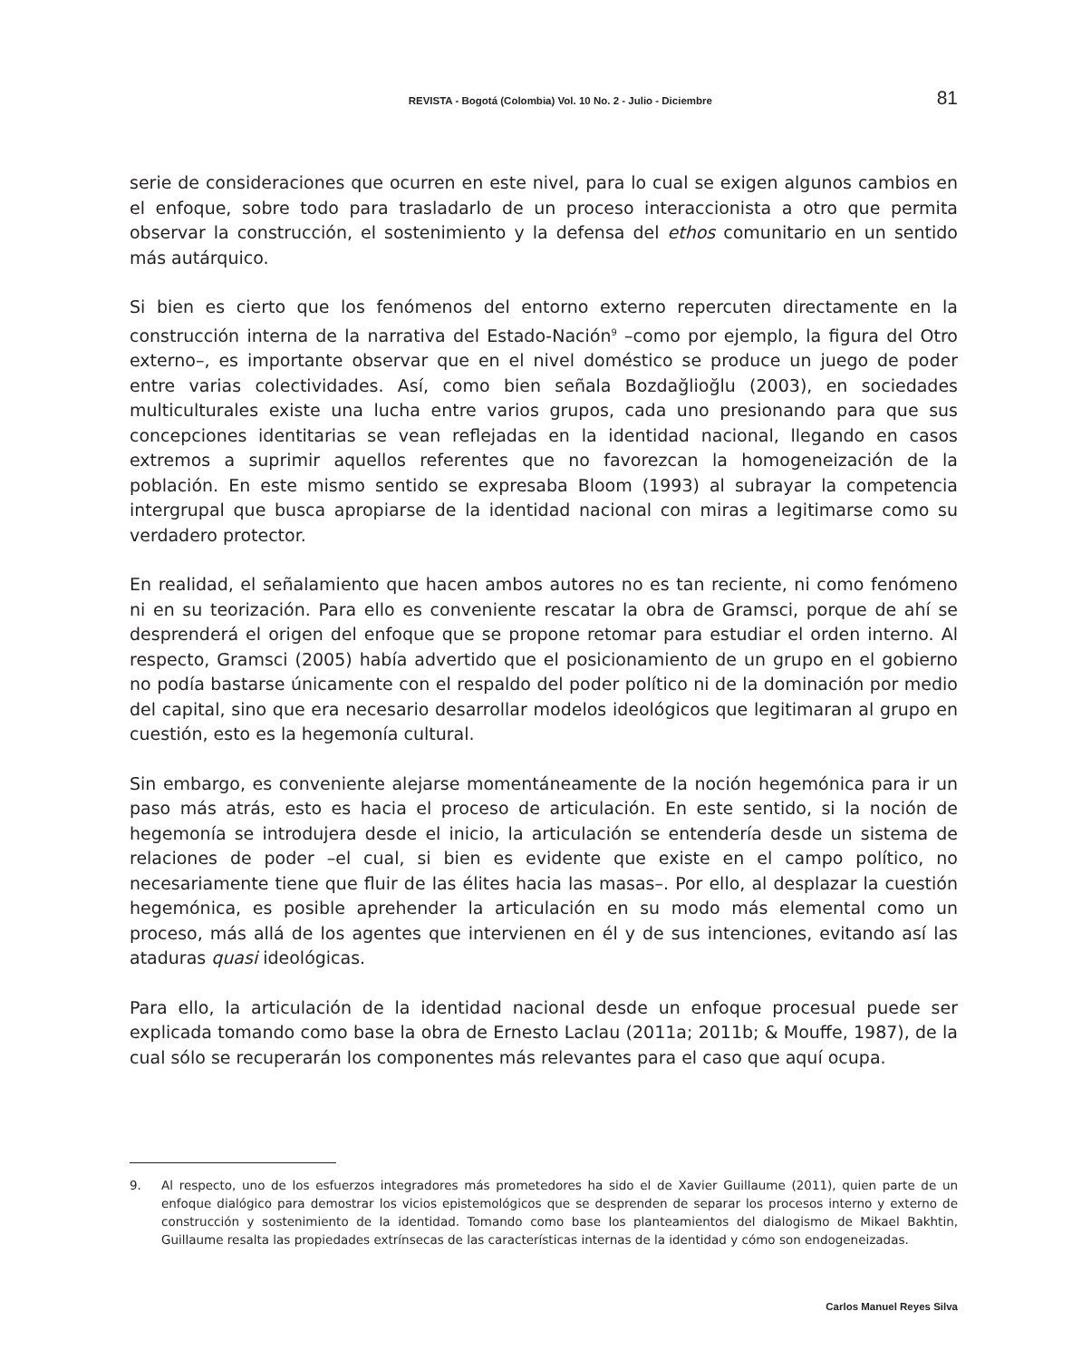REVISTA - Bogotá (Colombia) Vol. 10 No. 2 - Julio - Diciembre
81
serie de consideraciones que ocurren en este nivel, para lo cual se exigen algunos cambios en el enfoque, sobre todo para trasladarlo de un proceso interaccionista a otro que permita observar la construcción, el sostenimiento y la defensa del ethos comunitario en un sentido más autárquico.
Si bien es cierto que los fenómenos del entorno externo repercuten directamente en la construcción interna de la narrativa del Estado-Nación<sup>9</sup> –como por ejemplo, la figura del Otro externo–, es importante observar que en el nivel doméstico se produce un juego de poder entre varias colectividades. Así, como bien señala Bozdağlioğlu (2003), en sociedades multiculturales existe una lucha entre varios grupos, cada uno presionando para que sus concepciones identitarias se vean reflejadas en la identidad nacional, llegando en casos extremos a suprimir aquellos referentes que no favorezcan la homogeneización de la población. En este mismo sentido se expresaba Bloom (1993) al subrayar la competencia intergrupal que busca apropiarse de la identidad nacional con miras a legitimarse como su verdadero protector.
En realidad, el señalamiento que hacen ambos autores no es tan reciente, ni como fenómeno ni en su teorización. Para ello es conveniente rescatar la obra de Gramsci, porque de ahí se desprenderá el origen del enfoque que se propone retomar para estudiar el orden interno. Al respecto, Gramsci (2005) había advertido que el posicionamiento de un grupo en el gobierno no podía bastarse únicamente con el respaldo del poder político ni de la dominación por medio del capital, sino que era necesario desarrollar modelos ideológicos que legitimaran al grupo en cuestión, esto es la hegemonía cultural.
Sin embargo, es conveniente alejarse momentáneamente de la noción hegemónica para ir un paso más atrás, esto es hacia el proceso de articulación. En este sentido, si la noción de hegemonía se introdujera desde el inicio, la articulación se entendería desde un sistema de relaciones de poder –el cual, si bien es evidente que existe en el campo político, no necesariamente tiene que fluir de las élites hacia las masas–. Por ello, al desplazar la cuestión hegemónica, es posible aprehender la articulación en su modo más elemental como un proceso, más allá de los agentes que intervienen en él y de sus intenciones, evitando así las ataduras quasi ideológicas.
Para ello, la articulación de la identidad nacional desde un enfoque procesual puede ser explicada tomando como base la obra de Ernesto Laclau (2011a; 2011b; & Mouffe, 1987), de la cual sólo se recuperarán los componentes más relevantes para el caso que aquí ocupa.
9. Al respecto, uno de los esfuerzos integradores más prometedores ha sido el de Xavier Guillaume (2011), quien parte de un enfoque dialógico para demostrar los vicios epistemológicos que se desprenden de separar los procesos interno y externo de construcción y sostenimiento de la identidad. Tomando como base los planteamientos del dialogismo de Mikael Bakhtin, Guillaume resalta las propiedades extrínsecas de las características internas de la identidad y cómo son endogeneizadas.
Carlos Manuel Reyes Silva